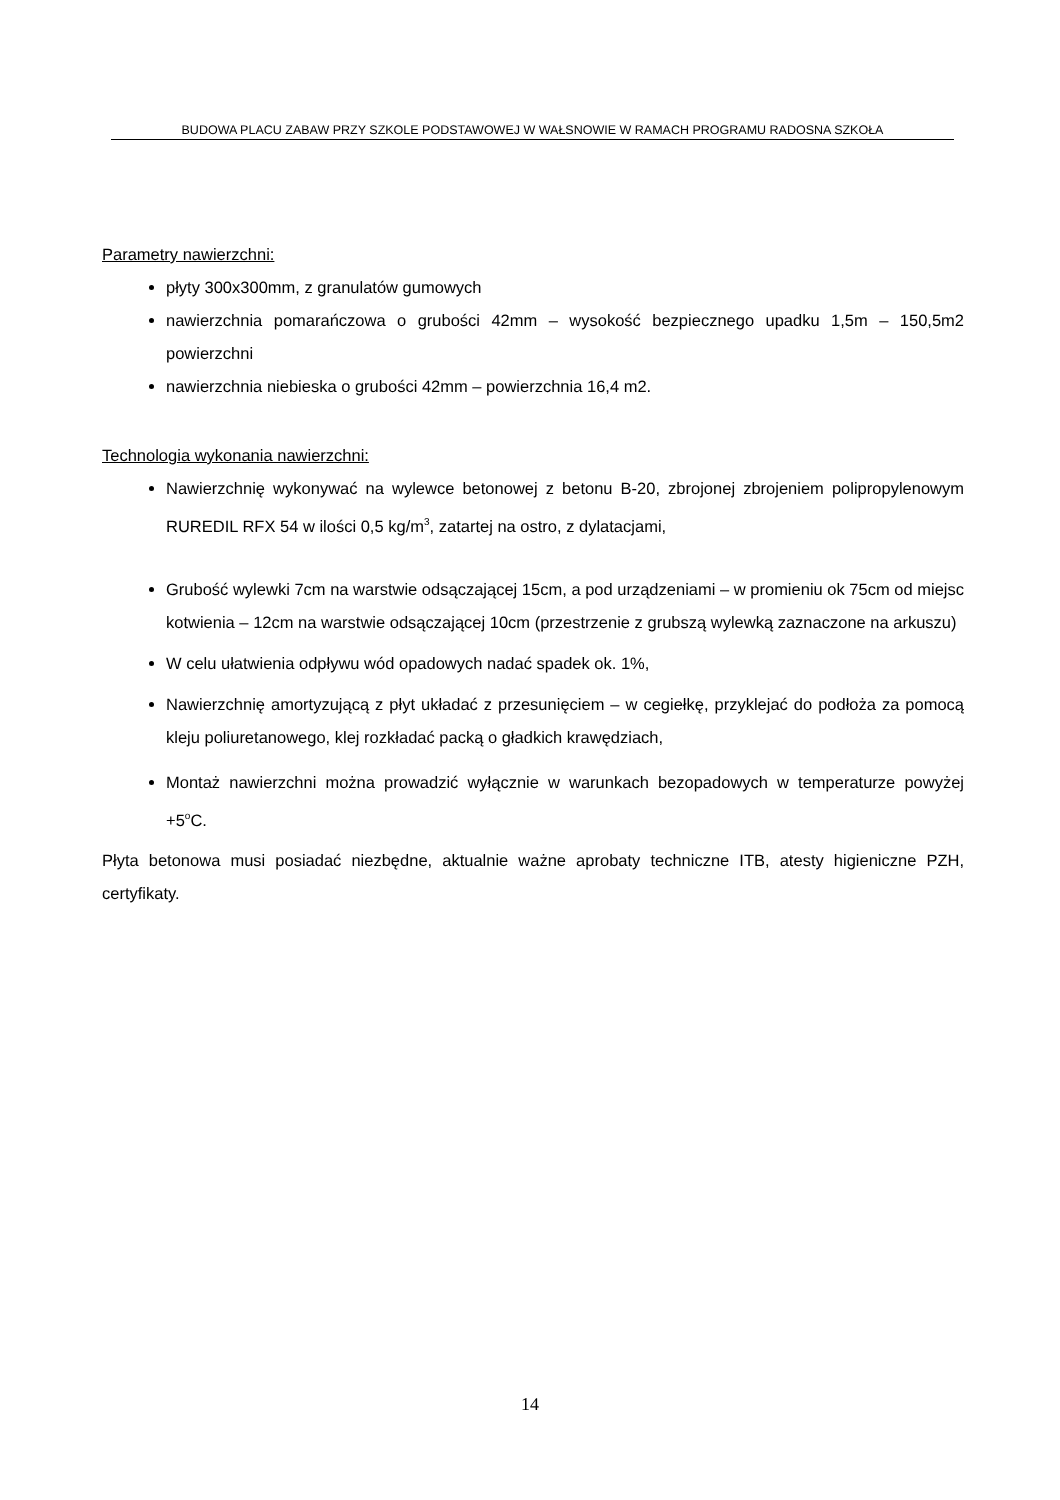BUDOWA PLACU ZABAW PRZY SZKOLE PODSTAWOWEJ W WAŁSNOWIE W RAMACH PROGRAMU RADOSNA SZKOŁA
Parametry nawierzchni:
płyty 300x300mm, z granulatów gumowych
nawierzchnia pomarańczowa o grubości 42mm – wysokość bezpiecznego upadku 1,5m – 150,5m2 powierzchni
nawierzchnia niebieska o grubości 42mm – powierzchnia 16,4 m2.
Technologia wykonania nawierzchni:
Nawierzchnię wykonywać na wylewce betonowej z betonu B-20, zbrojonej zbrojeniem polipropylenowym RUREDIL RFX 54 w ilości 0,5 kg/m<sup>3</sup>, zatartej na ostro, z dylatacjami,
Grubość wylewki 7cm na warstwie odsączającej 15cm, a pod urządzeniami – w promieniu ok 75cm od miejsc kotwienia – 12cm na warstwie odsączającej 10cm (przestrzenie z grubszą wylewką zaznaczone na arkuszu)
W celu ułatwienia odpływu wód opadowych nadać spadek ok. 1%,
Nawierzchnię amortyzującą z płyt układać z przesunięciem – w cegiełkę, przyklejać do podłoża za pomocą kleju poliuretanowego, klej rozkładać packą o gładkich krawędziach,
Montaż nawierzchni można prowadzić wyłącznie w warunkach bezopadowych w temperaturze powyżej +5<sup>o</sup>C.
Płyta betonowa musi posiadać niezbędne, aktualnie ważne aprobaty techniczne ITB, atesty higieniczne PZH, certyfikaty.
14